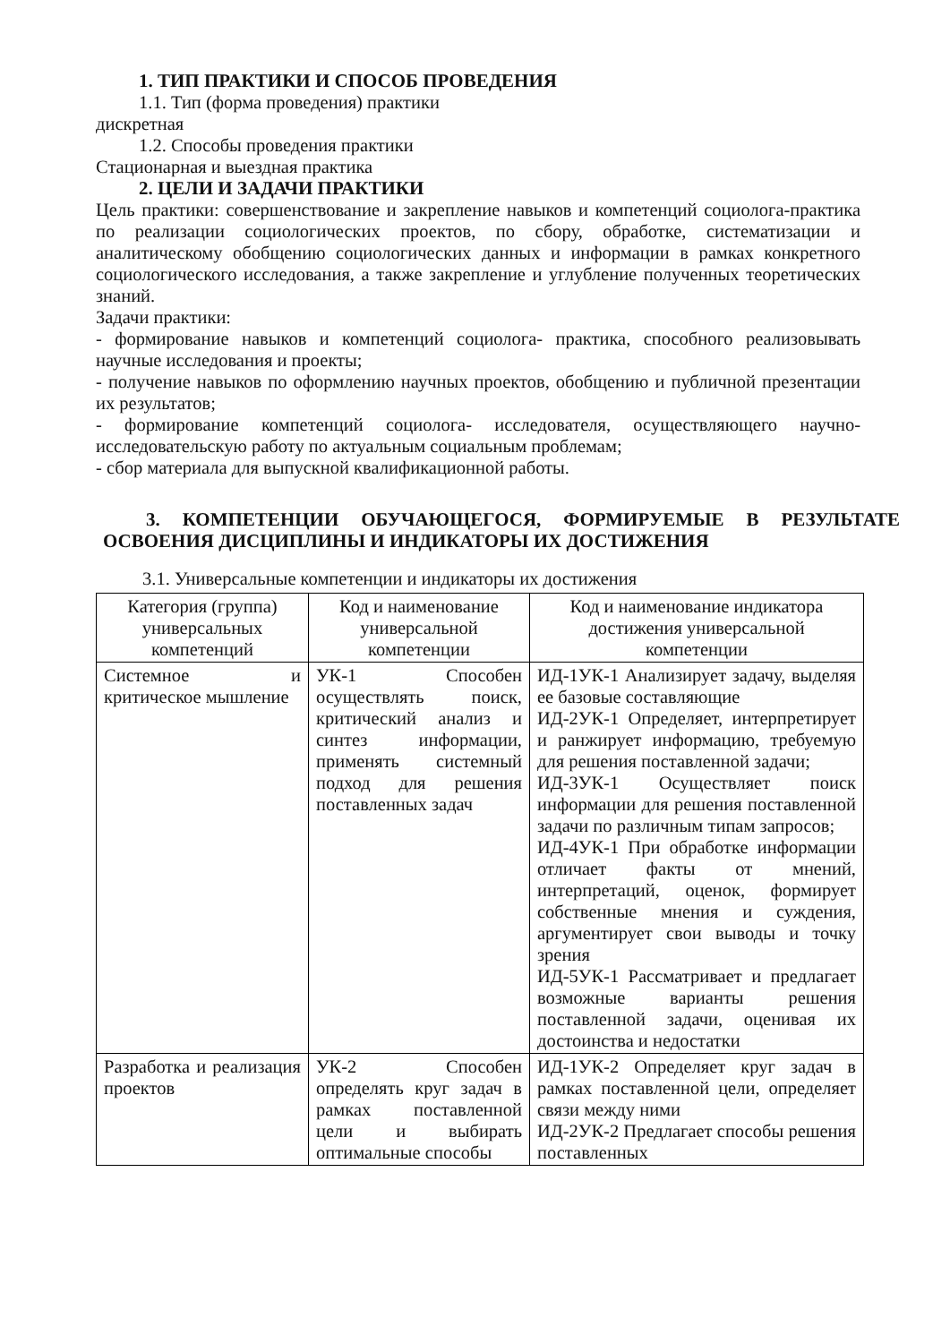1. ТИП ПРАКТИКИ И СПОСОБ ПРОВЕДЕНИЯ
1.1. Тип (форма проведения) практики
дискретная
1.2. Способы проведения практики
Стационарная и выездная практика
2. ЦЕЛИ И ЗАДАЧИ ПРАКТИКИ
Цель практики: совершенствование и закрепление навыков и компетенций социолога-практика по реализации социологических проектов, по сбору, обработке, систематизации и аналитическому обобщению социологических данных и информации в рамках конкретного социологического исследования, а также закрепление и углубление полученных теоретических знаний.
Задачи практики:
- формирование навыков и компетенций социолога- практика, способного реализовывать научные исследования и проекты;
- получение навыков по оформлению научных проектов, обобщению и публичной презентации их результатов;
- формирование компетенций социолога- исследователя, осуществляющего научно-исследовательскую работу по актуальным социальным проблемам;
- сбор материала для выпускной квалификационной работы.
3. КОМПЕТЕНЦИИ ОБУЧАЮЩЕГОСЯ, ФОРМИРУЕМЫЕ В РЕЗУЛЬТАТЕ ОСВОЕНИЯ ДИСЦИПЛИНЫ И ИНДИКАТОРЫ ИХ ДОСТИЖЕНИЯ
3.1. Универсальные компетенции и индикаторы их достижения
| Категория (группа) универсальных компетенций | Код и наименование универсальной компетенции | Код и наименование индикатора достижения универсальной компетенции |
| --- | --- | --- |
| Системное и критическое мышление | УК-1 Способен осуществлять поиск, критический анализ и синтез информации, применять системный подход для решения поставленных задач | ИД-1УК-1 Анализирует задачу, выделяя ее базовые составляющие ИД-2УК-1 Определяет, интерпретирует и ранжирует информацию, требуемую для решения поставленной задачи; ИД-3УК-1 Осуществляет поиск информации для решения поставленной задачи по различным типам запросов; ИД-4УК-1 При обработке информации отличает факты от мнений, интерпретаций, оценок, формирует собственные мнения и суждения, аргументирует свои выводы и точку зрения ИД-5УК-1 Рассматривает и предлагает возможные варианты решения поставленной задачи, оценивая их достоинства и недостатки |
| Разработка и реализация проектов | УК-2 Способен определять круг задач в рамках поставленной цели и выбирать оптимальные способы | ИД-1УК-2 Определяет круг задач в рамках поставленной цели, определяет связи между ними ИД-2УК-2 Предлагает способы решения поставленных |